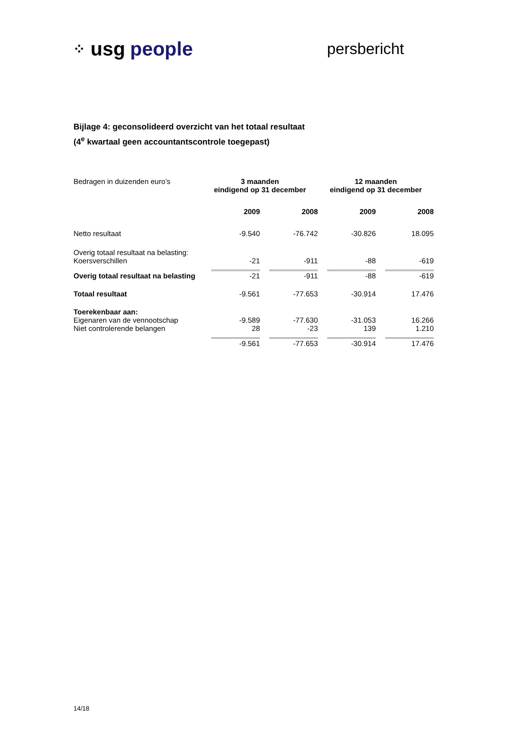⁘ usg people
persbericht
Bijlage 4: geconsolideerd overzicht van het totaal resultaat
(4<sup>e</sup> kwartaal geen accountantscontrole toegepast)
| Bedragen in duizenden euro’s | 3 maanden eindigend op 31 december | | 12 maanden eindigend op 31 december | |
| | 2009 | 2008 | 2009 | 2008 |
| Netto resultaat | -9.540 | -76.742 | -30.826 | 18.095 |
| Overig totaal resultaat na belasting: Koersverschillen | -21 | -911 | -88 | -619 |
| Overig totaal resultaat na belasting | -21 | -911 | -88 | -619 |
| Totaal resultaat | -9.561 | -77.653 | -30.914 | 17.476 |
| Toerekenbaar aan: | | | | |
| Eigenaren van de vennootschap | -9.589 | -77.630 | -31.053 | 16.266 |
| Niet controlerende belangen | 28 | -23 | 139 | 1.210 |
| | -9.561 | -77.653 | -30.914 | 17.476 |
14/18